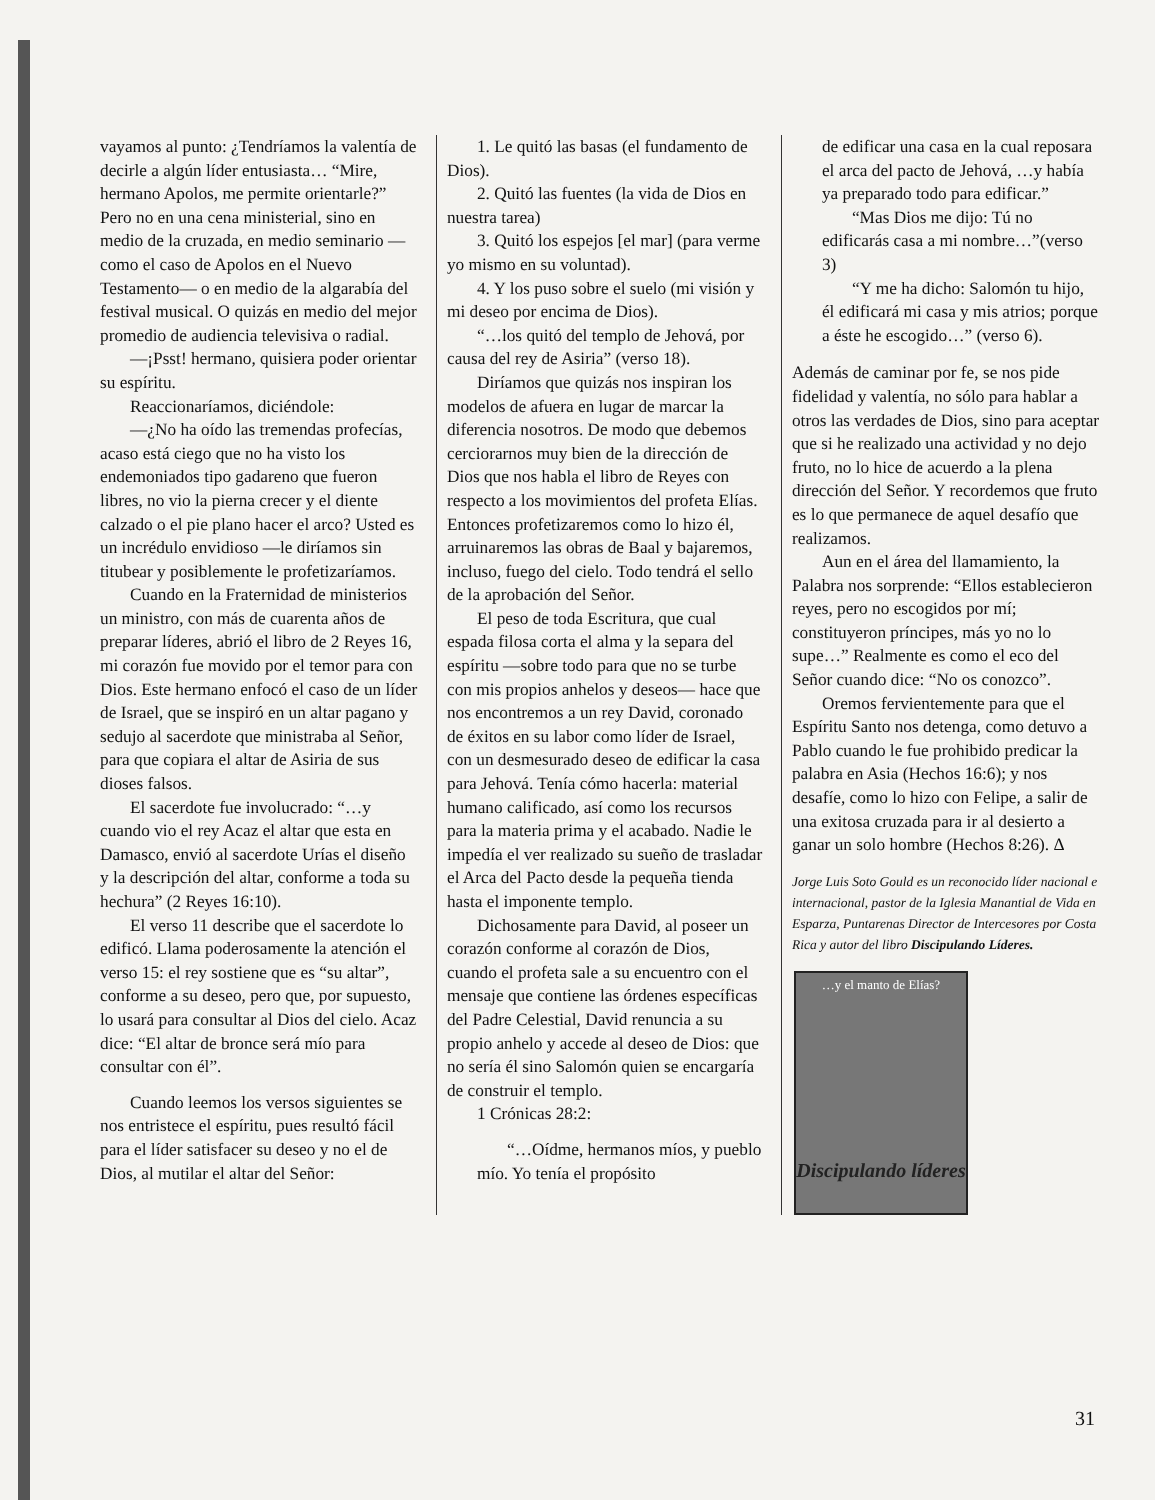vayamos al punto: ¿Tendríamos la valentía de decirle a algún líder entusiasta… “Mire, hermano Apolos, me permite orientarle?” Pero no en una cena ministerial, sino en medio de la cruzada, en medio seminario —como el caso de Apolos en el Nuevo Testamento— o en medio de la algarabía del festival musical. O quizás en medio del mejor promedio de audiencia televisiva o radial.
—¡Psst! hermano, quisiera poder orientar su espíritu.
Reaccionaríamos, diciéndole:
—¿No ha oído las tremendas profecías, acaso está ciego que no ha visto los endemoniados tipo gadareno que fueron libres, no vio la pierna crecer y el diente calzado o el pie plano hacer el arco? Usted es un incrédulo envidioso —le diríamos sin titubear y posiblemente le profetizaríamos.
Cuando en la Fraternidad de ministerios un ministro, con más de cuarenta años de preparar líderes, abrió el libro de 2 Reyes 16, mi corazón fue movido por el temor para con Dios. Este hermano enfocó el caso de un líder de Israel, que se inspiró en un altar pagano y sedujo al sacerdote que ministraba al Señor, para que copiara el altar de Asiria de sus dioses falsos.
El sacerdote fue involucrado: “…y cuando vio el rey Acaz el altar que esta en Damasco, envió al sacerdote Urías el diseño y la descripción del altar, conforme a toda su hechura” (2 Reyes 16:10).
El verso 11 describe que el sacerdote lo edificó. Llama poderosamente la atención el verso 15: el rey sostiene que es “su altar”, conforme a su deseo, pero que, por supuesto, lo usará para consultar al Dios del cielo. Acaz dice: “El altar de bronce será mío para consultar con él”.
Cuando leemos los versos siguientes se nos entristece el espíritu, pues resultó fácil para el líder satisfacer su deseo y no el de Dios, al mutilar el altar del Señor:
1. Le quitó las basas (el fundamento de Dios).
2. Quitó las fuentes (la vida de Dios en nuestra tarea)
3. Quitó los espejos [el mar] (para verme yo mismo en su voluntad).
4. Y los puso sobre el suelo (mi visión y mi deseo por encima de Dios).
“…los quitó del templo de Jehová, por causa del rey de Asiria” (verso 18).
Diríamos que quizás nos inspiran los modelos de afuera en lugar de marcar la diferencia nosotros. De modo que debemos cerciorarnos muy bien de la dirección de Dios que nos habla el libro de Reyes con respecto a los movimientos del profeta Elías. Entonces profetizaremos como lo hizo él, arruinaremos las obras de Baal y bajaremos, incluso, fuego del cielo. Todo tendrá el sello de la aprobación del Señor.
El peso de toda Escritura, que cual espada filosa corta el alma y la separa del espíritu —sobre todo para que no se turbe con mis propios anhelos y deseos— hace que nos encontremos a un rey David, coronado de éxitos en su labor como líder de Israel, con un desmesurado deseo de edificar la casa para Jehová. Tenía cómo hacerla: material humano calificado, así como los recursos para la materia prima y el acabado. Nadie le impedía el ver realizado su sueño de trasladar el Arca del Pacto desde la pequeña tienda hasta el imponente templo.
Dichosamente para David, al poseer un corazón conforme al corazón de Dios, cuando el profeta sale a su encuentro con el mensaje que contiene las órdenes específicas del Padre Celestial, David renuncia a su propio anhelo y accede al deseo de Dios: que no sería él sino Salomón quien se encargaría de construir el templo.
1 Crónicas 28:2:
“…Oídme, hermanos míos, y pueblo mío. Yo tenía el propósito
de edificar una casa en la cual reposara el arca del pacto de Jehová, …y había ya preparado todo para edificar.”
“Mas Dios me dijo: Tú no edificarás casa a mi nombre…”(verso 3)
“Y me ha dicho: Salomón tu hijo, él edificará mi casa y mis atrios; porque a éste he escogido…” (verso 6).
Además de caminar por fe, se nos pide fidelidad y valentía, no sólo para hablar a otros las verdades de Dios, sino para aceptar que si he realizado una actividad y no dejo fruto, no lo hice de acuerdo a la plena dirección del Señor. Y recordemos que fruto es lo que permanece de aquel desafío que realizamos.
Aun en el área del llamamiento, la Palabra nos sorprende: “Ellos establecieron reyes, pero no escogidos por mí; constituyeron príncipes, más yo no lo supe…” Realmente es como el eco del Señor cuando dice: “No os conozco”.
Oremos fervientemente para que el Espíritu Santo nos detenga, como detuvo a Pablo cuando le fue prohibido predicar la palabra en Asia (Hechos 16:6); y nos desafíe, como lo hizo con Felipe, a salir de una exitosa cruzada para ir al desierto a ganar un solo hombre (Hechos 8:26). Δ
Jorge Luis Soto Gould es un reconocido líder nacional e internacional, pastor de la Iglesia Manantial de Vida en Esparza, Puntarenas Director de Intercesores por Costa Rica y autor del libro Discipulando Líderes.
…y el manto de Elías?
Discipulando líderes
31